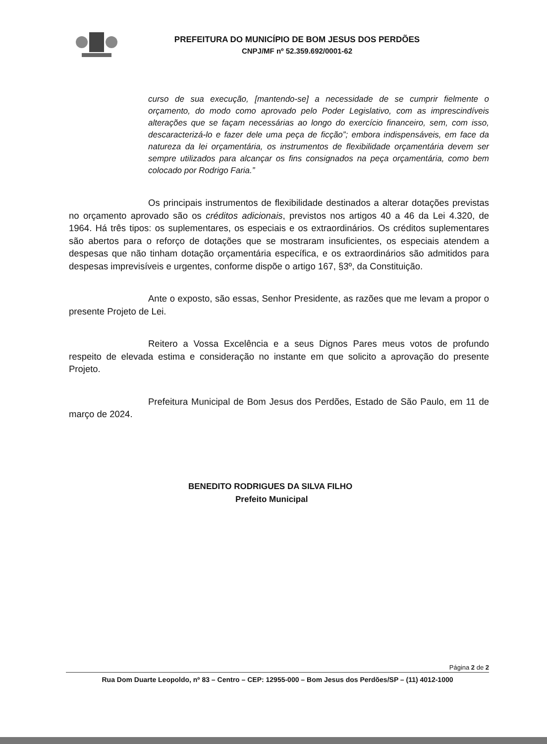PREFEITURA DO MUNICÍPIO DE BOM JESUS DOS PERDÕES
CNPJ/MF nº 52.359.692/0001-62
curso de sua execução, [mantendo-se] a necessidade de se cumprir fielmente o orçamento, do modo como aprovado pelo Poder Legislativo, com as imprescindíveis alterações que se façam necessárias ao longo do exercício financeiro, sem, com isso, descaracterizá-lo e fazer dele uma peça de ficção”; embora indispensáveis, em face da natureza da lei orçamentária, os instrumentos de flexibilidade orçamentária devem ser sempre utilizados para alcançar os fins consignados na peça orçamentária, como bem colocado por Rodrigo Faria.”
Os principais instrumentos de flexibilidade destinados a alterar dotações previstas no orçamento aprovado são os créditos adicionais, previstos nos artigos 40 a 46 da Lei 4.320, de 1964. Há três tipos: os suplementares, os especiais e os extraordinários. Os créditos suplementares são abertos para o reforço de dotações que se mostraram insuficientes, os especiais atendem a despesas que não tinham dotação orçamentária específica, e os extraordinários são admitidos para despesas imprevisíveis e urgentes, conforme dispõe o artigo 167, §3º, da Constituição.
Ante o exposto, são essas, Senhor Presidente, as razões que me levam a propor o presente Projeto de Lei.
Reitero a Vossa Excelência e a seus Dignos Pares meus votos de profundo respeito de elevada estima e consideração no instante em que solicito a aprovação do presente Projeto.
Prefeitura Municipal de Bom Jesus dos Perdões, Estado de São Paulo, em 11 de março de 2024.
BENEDITO RODRIGUES DA SILVA FILHO
Prefeito Municipal
Página 2 de 2
Rua Dom Duarte Leopoldo, nº 83 – Centro – CEP: 12955-000 – Bom Jesus dos Perdões/SP – (11) 4012-1000